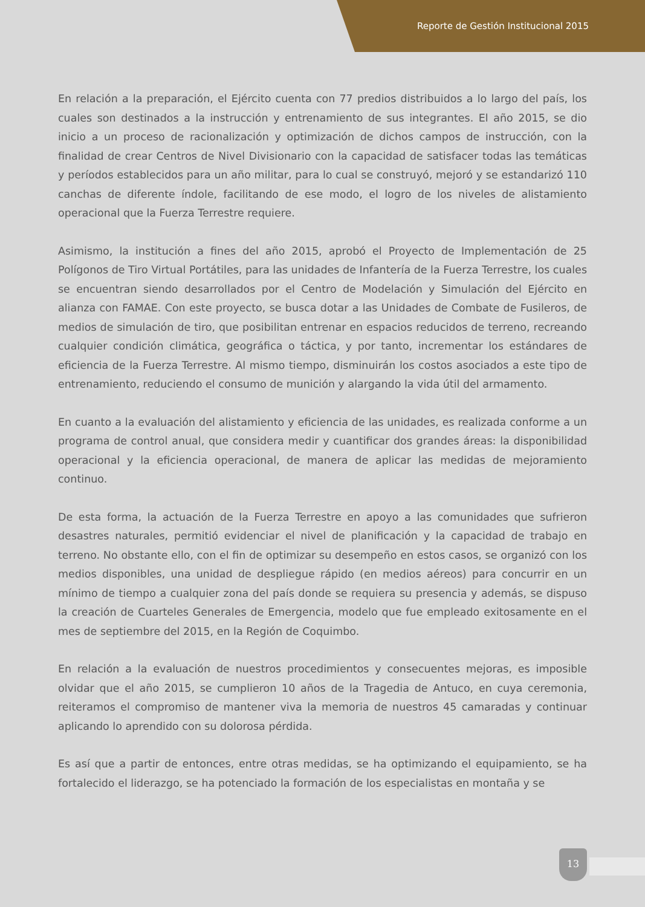Reporte de Gestión Institucional 2015
En relación a la preparación, el Ejército cuenta con 77 predios distribuidos a lo largo del país, los cuales son destinados a la instrucción y entrenamiento de sus integrantes. El año 2015, se dio inicio a un proceso de racionalización y optimización de dichos campos de instrucción, con la finalidad de crear Centros de Nivel Divisionario con la capacidad de satisfacer todas las temáticas y períodos establecidos para un año militar, para lo cual se construyó, mejoró y se estandarizó 110 canchas de diferente índole, facilitando de ese modo, el logro de los niveles de alistamiento operacional que la Fuerza Terrestre requiere.
Asimismo, la institución a fines del año 2015, aprobó el Proyecto de Implementación de 25 Polígonos de Tiro Virtual Portátiles, para las unidades de Infantería de la Fuerza Terrestre, los cuales se encuentran siendo desarrollados por el Centro de Modelación y Simulación del Ejército en alianza con FAMAE. Con este proyecto, se busca dotar a las Unidades de Combate de Fusileros, de medios de simulación de tiro, que posibilitan entrenar en espacios reducidos de terreno, recreando cualquier condición climática, geográfica o táctica, y por tanto, incrementar los estándares de eficiencia de la Fuerza Terrestre. Al mismo tiempo, disminuirán los costos asociados a este tipo de entrenamiento, reduciendo el consumo de munición y alargando la vida útil del armamento.
En cuanto a la evaluación del alistamiento y eficiencia de las unidades, es realizada conforme a un programa de control anual, que considera medir y cuantificar dos grandes áreas: la disponibilidad operacional y la eficiencia operacional, de manera de aplicar las medidas de mejoramiento continuo.
De esta forma, la actuación de la Fuerza Terrestre en apoyo a las comunidades que sufrieron desastres naturales, permitió evidenciar el nivel de planificación y la capacidad de trabajo en terreno. No obstante ello, con el fin de optimizar su desempeño en estos casos, se organizó con los medios disponibles, una unidad de despliegue rápido (en medios aéreos) para concurrir en un mínimo de tiempo a cualquier zona del país donde se requiera su presencia y además, se dispuso la creación de Cuarteles Generales de Emergencia, modelo que fue empleado exitosamente en el mes de septiembre del 2015, en la Región de Coquimbo.
En relación a la evaluación de nuestros procedimientos y consecuentes mejoras, es imposible olvidar que el año 2015, se cumplieron 10 años de la Tragedia de Antuco, en cuya ceremonia, reiteramos el compromiso de mantener viva la memoria de nuestros 45 camaradas y continuar aplicando lo aprendido con su dolorosa pérdida.
Es así que a partir de entonces, entre otras medidas, se ha optimizando el equipamiento, se ha fortalecido el liderazgo, se ha potenciado la formación de los especialistas en montaña y se
13